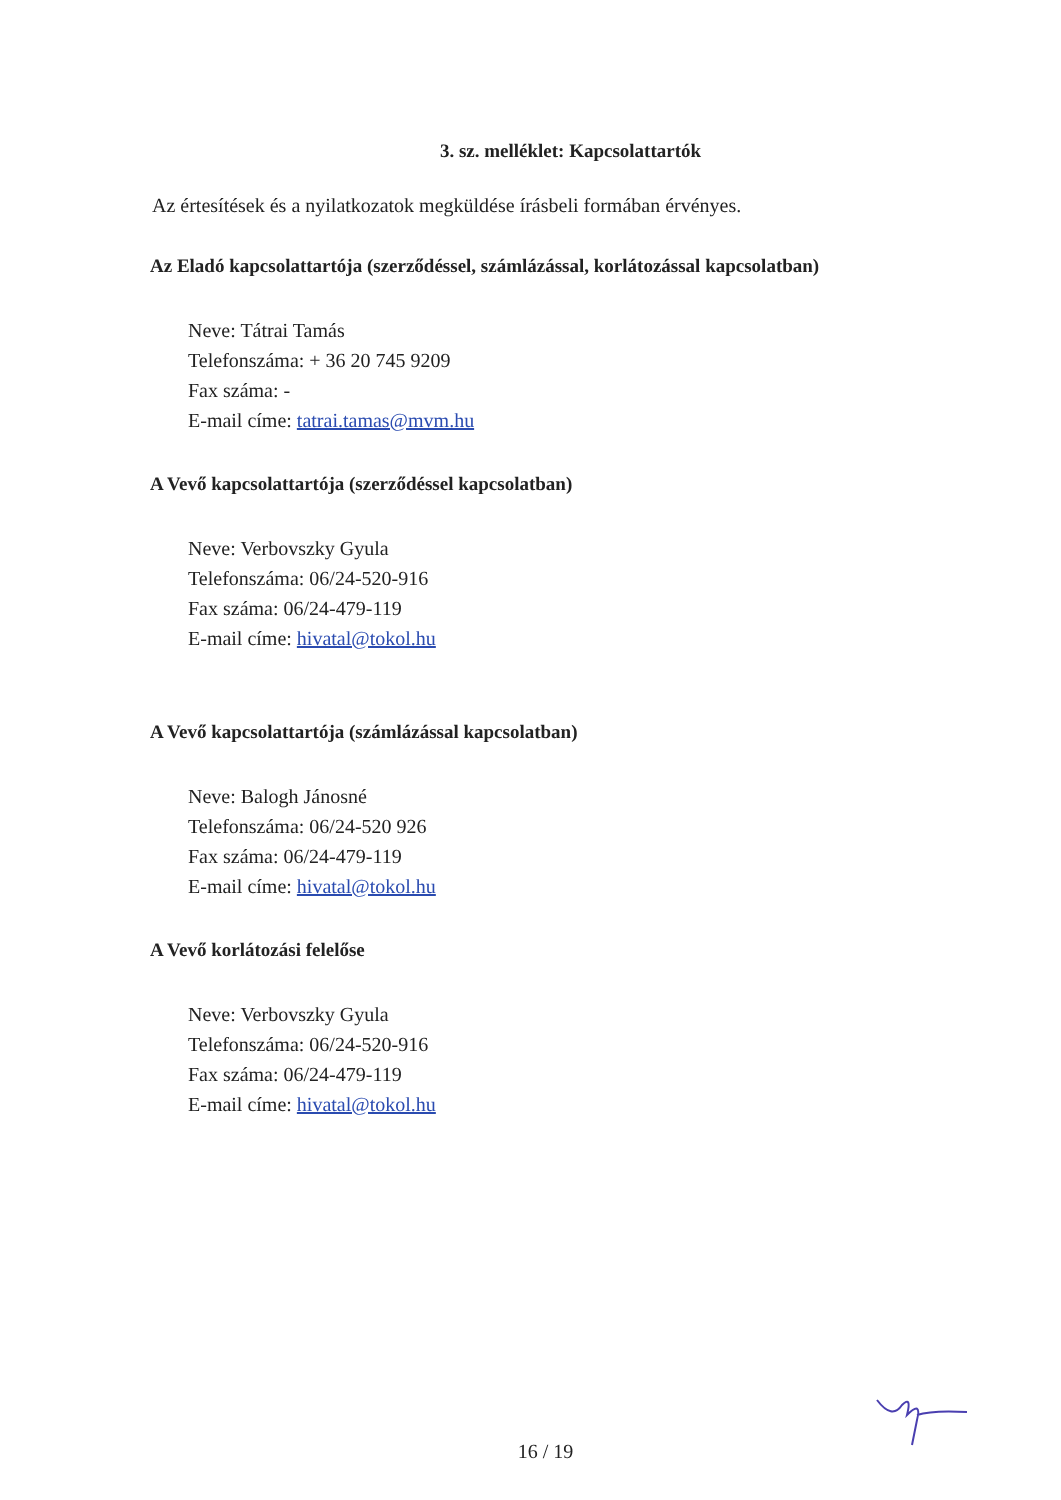3. sz. melléklet: Kapcsolattartók
Az értesítések és a nyilatkozatok megküldése írásbeli formában érvényes.
Az Eladó kapcsolattartója (szerződéssel, számlázással, korlátozással kapcsolatban)
Neve: Tátrai Tamás
Telefonszáma: + 36 20 745 9209
Fax száma: -
E-mail címe: tatrai.tamas@mvm.hu
A Vevő kapcsolattartója (szerződéssel kapcsolatban)
Neve: Verbovszky Gyula
Telefonszáma: 06/24-520-916
Fax száma: 06/24-479-119
E-mail címe: hivatal@tokol.hu
A Vevő kapcsolattartója (számlázással kapcsolatban)
Neve: Balogh Jánosné
Telefonszáma: 06/24-520 926
Fax száma: 06/24-479-119
E-mail címe: hivatal@tokol.hu
A Vevő korlátozási felelőse
Neve: Verbovszky Gyula
Telefonszáma: 06/24-520-916
Fax száma: 06/24-479-119
E-mail címe: hivatal@tokol.hu
16 / 19